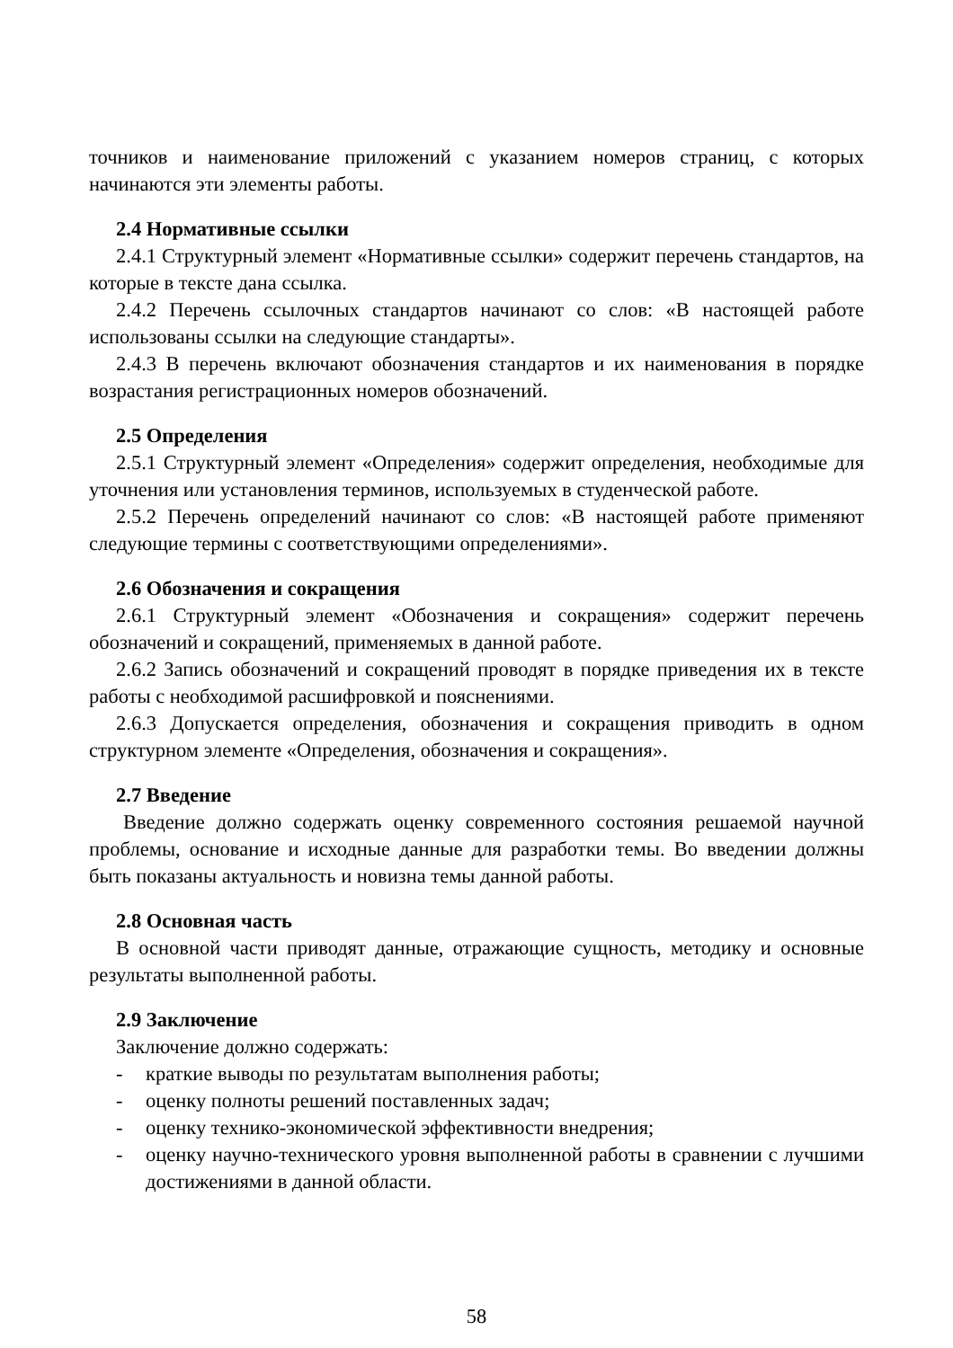точников и наименование приложений с указанием номеров страниц, с которых начинаются эти элементы работы.
2.4 Нормативные ссылки
2.4.1 Структурный элемент «Нормативные ссылки» содержит перечень стандартов, на которые в тексте дана ссылка.
2.4.2 Перечень ссылочных стандартов начинают со слов: «В настоящей работе использованы ссылки на следующие стандарты».
2.4.3 В перечень включают обозначения стандартов и их наименования в порядке возрастания регистрационных номеров обозначений.
2.5 Определения
2.5.1 Структурный элемент «Определения» содержит определения, необходимые для уточнения или установления терминов, используемых в студенческой работе.
2.5.2 Перечень определений начинают со слов: «В настоящей работе применяют следующие термины с соответствующими определениями».
2.6 Обозначения и сокращения
2.6.1 Структурный элемент «Обозначения и сокращения» содержит перечень обозначений и сокращений, применяемых в данной работе.
2.6.2 Запись обозначений и сокращений проводят в порядке приведения их в тексте работы с необходимой расшифровкой и пояснениями.
2.6.3 Допускается определения, обозначения и сокращения приводить в одном структурном элементе «Определения, обозначения и сокращения».
2.7 Введение
Введение должно содержать оценку современного состояния решаемой научной проблемы, основание и исходные данные для разработки темы. Во введении должны быть показаны актуальность и новизна темы данной работы.
2.8 Основная часть
В основной части приводят данные, отражающие сущность, методику и основные результаты выполненной работы.
2.9 Заключение
Заключение должно содержать:
- краткие выводы по результатам выполнения работы;
- оценку полноты решений поставленных задач;
- оценку технико-экономической эффективности внедрения;
- оценку научно-технического уровня выполненной работы в сравнении с лучшими достижениями в данной области.
58